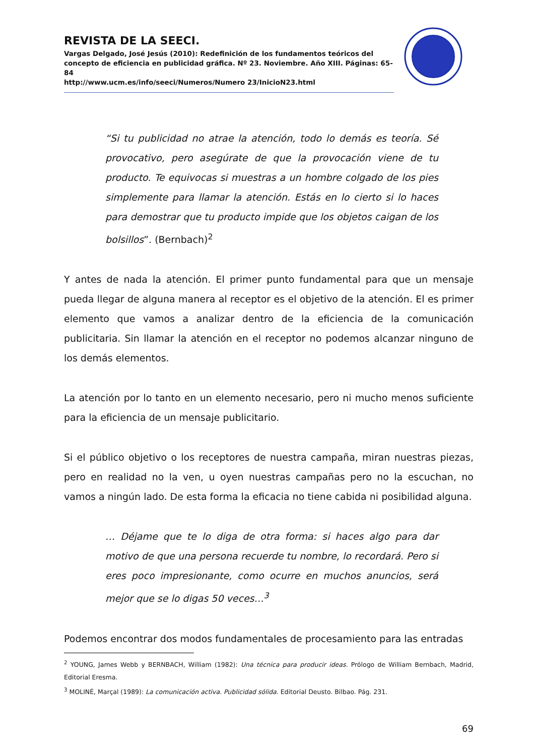REVISTA DE LA SEECI.
Vargas Delgado, José Jesús (2010): Redefinición de los fundamentos teóricos del concepto de eficiencia en publicidad gráfica. Nº 23. Noviembre. Año XIII. Páginas: 65-84
http://www.ucm.es/info/seeci/Numeros/Numero 23/InicioN23.html
“Si tu publicidad no atrae la atención, todo lo demás es teoría. Sé provocativo, pero asegúrate de que la provocación viene de tu producto. Te equivocas si muestras a un hombre colgado de los pies simplemente para llamar la atención. Estás en lo cierto si lo haces para demostrar que tu producto impide que los objetos caigan de los bolsillos”. (Bernbach)<sup>2</sup>
Y antes de nada la atención. El primer punto fundamental para que un mensaje pueda llegar de alguna manera al receptor es el objetivo de la atención. El es primer elemento que vamos a analizar dentro de la eficiencia de la comunicación publicitaria. Sin llamar la atención en el receptor no podemos alcanzar ninguno de los demás elementos.
La atención por lo tanto en un elemento necesario, pero ni mucho menos suficiente para la eficiencia de un mensaje publicitario.
Si el público objetivo o los receptores de nuestra campaña, miran nuestras piezas, pero en realidad no la ven, u oyen nuestras campañas pero no la escuchan, no vamos a ningún lado. De esta forma la eficacia no tiene cabida ni posibilidad alguna.
… Déjame que te lo diga de otra forma: si haces algo para dar motivo de que una persona recuerde tu nombre, lo recordará. Pero si eres poco impresionante, como ocurre en muchos anuncios, será mejor que se lo digas 50 veces…<sup>3</sup>
Podemos encontrar dos modos fundamentales de procesamiento para las entradas
<sup>2</sup> YOUNG, James Webb y BERNBACH, William (1982): Una técnica para producir ideas. Prólogo de William Bernbach, Madrid, Editorial Eresma.
<sup>3</sup> MOLINÉ, Marçal (1989): La comunicación activa. Publicidad sólida. Editorial Deusto. Bilbao. Pág. 231.
69